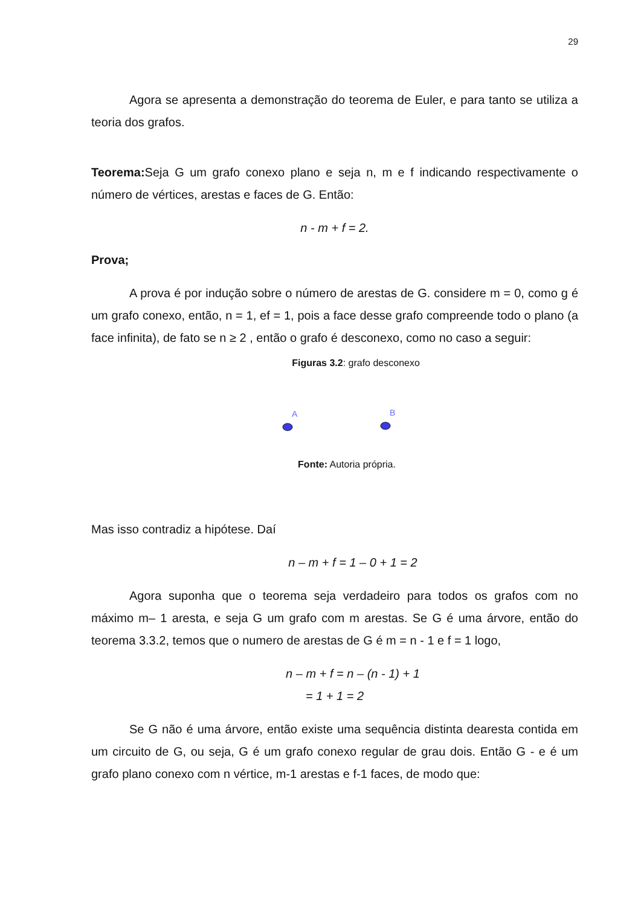29
Agora se apresenta a demonstração do teorema de Euler, e para tanto se utiliza a teoria dos grafos.
Teorema: Seja G um grafo conexo plano e seja n, m e f indicando respectivamente o número de vértices, arestas e faces de G. Então:
n - m + f = 2.
Prova;
A prova é por indução sobre o número de arestas de G. considere m = 0, como g é um grafo conexo, então, n = 1, ef = 1, pois a face desse grafo compreende todo o plano (a face infinita), de fato se n ≥ 2 , então o grafo é desconexo, como no caso a seguir:
Figuras 3.2: grafo desconexo
A
B
Fonte: Autoria própria.
Mas isso contradiz a hipótese. Daí
n – m + f = 1 – 0 + 1 = 2
Agora suponha que o teorema seja verdadeiro para todos os grafos com no máximo m– 1 aresta, e seja G um grafo com m arestas. Se G é uma árvore, então do teorema 3.3.2, temos que o numero de arestas de G é m = n - 1 e f = 1 logo,
n – m + f = n – (n - 1) + 1
= 1 + 1 = 2
Se G não é uma árvore, então existe uma sequência distinta dearesta contida em um circuito de G, ou seja, G é um grafo conexo regular de grau dois. Então G - e é um grafo plano conexo com n vértice, m-1 arestas e f-1 faces, de modo que: